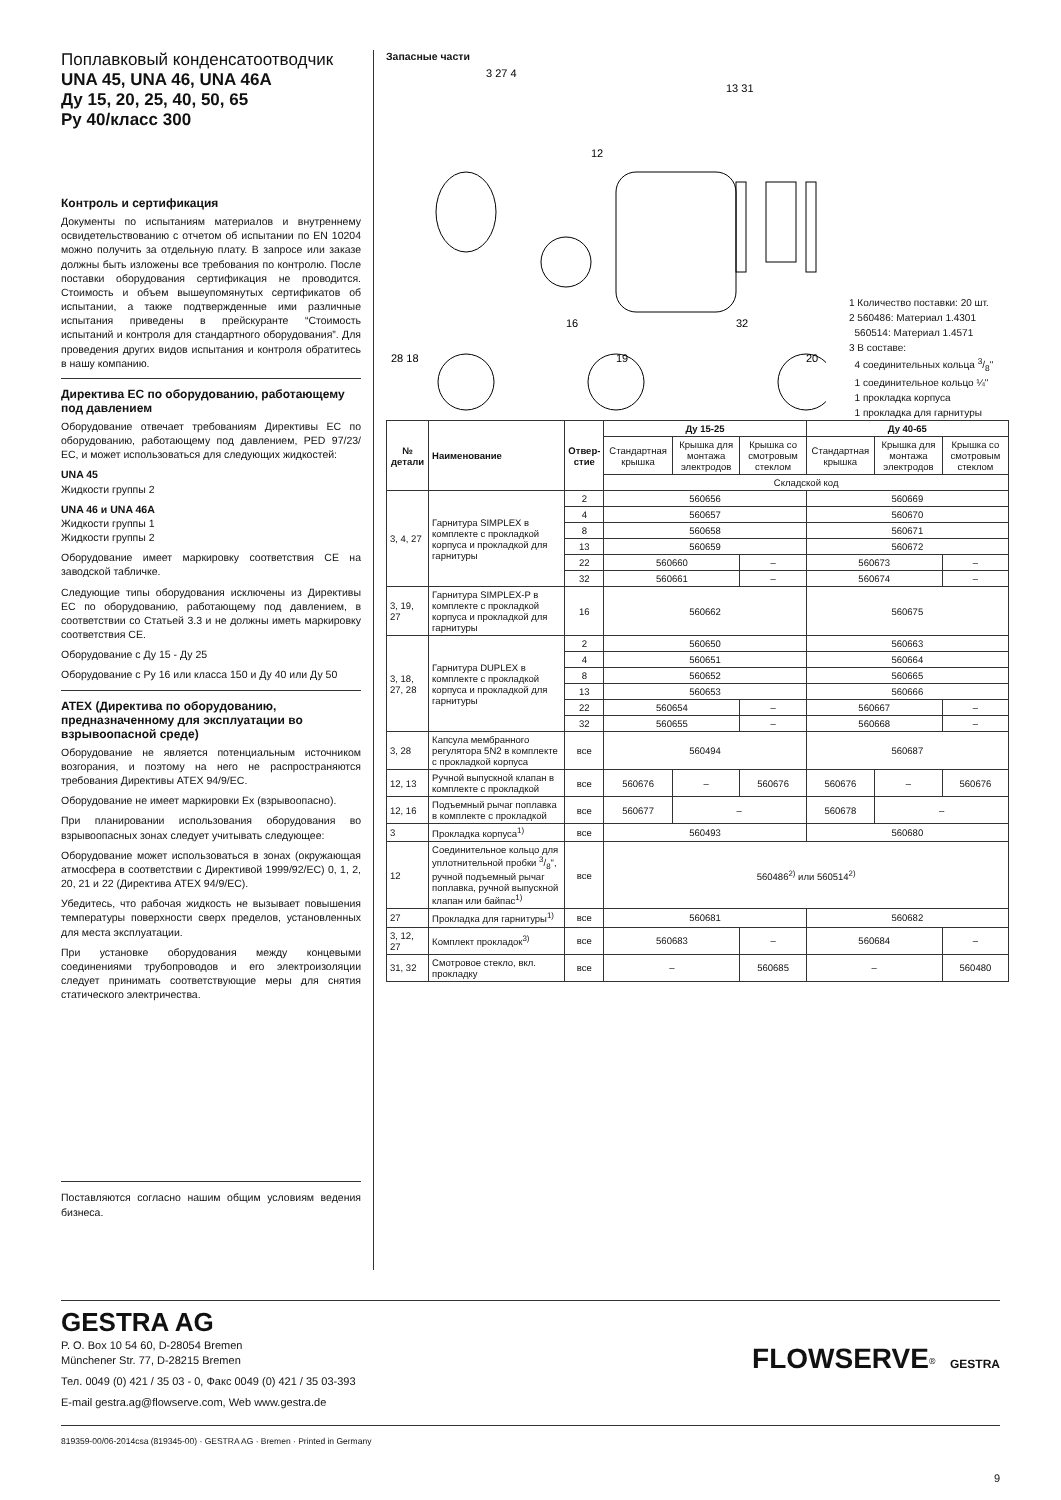Поплавковый конденсатоотводчик
UNA 45, UNA 46, UNA 46A
Ду 15, 20, 25, 40, 50, 65
Ру 40/класс 300
Контроль и сертификация
Документы по испытаниям материалов и внутреннему освидетельствованию с отчетом об испытании по EN 10204 можно получить за отдельную плату. В запросе или заказе должны быть изложены все требования по контролю. После поставки оборудования сертификация не проводится. Стоимость и объем вышеупомянутых сертификатов об испытании, а также подтвержденные ими различные испытания приведены в прейскуранте “Стоимость испытаний и контроля для стандартного оборудования”. Для проведения других видов испытания и контроля обратитесь в нашу компанию.
Директива ЕС по оборудованию, работающему под давлением
Оборудование отвечает требованиям Директивы ЕС по оборудованию, работающему под давлением, PED 97/23/ ЕС, и может использоваться для следующих жидкостей:
UNA 45
Жидкости группы 2
UNA 46 и UNA 46A
Жидкости группы 1
Жидкости группы 2
Оборудование имеет маркировку соответствия CE на заводской табличке.
Следующие типы оборудования исключены из Директивы ЕС по оборудованию, работающему под давлением, в соответствии со Статьей 3.3 и не должны иметь маркировку соответствия CE.
Оборудование с Ду 15 - Ду 25
Оборудование с Ру 16 или класса 150 и Ду 40 или Ду 50
ATEX (Директива по оборудованию, предназначенному для эксплуатации во взрывоопасной среде)
Оборудование не является потенциальным источником возгорания, и поэтому на него не распространяются требования Директивы ATEX 94/9/ЕС.
Оборудование не имеет маркировки Ex (взрывоопасно).
При планировании использования оборудования во взрывоопасных зонах следует учитывать следующее:
Оборудование может использоваться в зонах (окружающая атмосфера в соответствии с Директивой 1999/92/ЕС) 0, 1, 2, 20, 21 и 22 (Директива ATEX 94/9/ЕС).
Убедитесь, что рабочая жидкость не вызывает повышения температуры поверхности сверх пределов, установленных для места эксплуатации.
При установке оборудования между концевыми соединениями трубопроводов и его электроизоляции следует принимать соответствующие меры для снятия статического электричества.
Поставляются согласно нашим общим условиям ведения бизнеса.
Запасные части
3 27 4
13 31
12
16
32
28 18
19
20
1 Количество поставки: 20 шт.
2 560486: Материал 1.4301
560514: Материал 1.4571
3 В составе:
4 соединительных кольца 3/8"
1 соединительное кольцо ¼"
1 прокладка корпуса
1 прокладка для гарнитуры
| № детали | Наименование | Отвер- стие | Ду 15-25 | | | Ду 40-65 | | |
| --- | --- | --- | --- | --- | --- | --- | --- | --- |
| | | | Стандартная крышка | Крышка для монтажа электродов | Крышка со смотровым стеклом | Стандартная крышка | Крышка для монтажа электродов | Крышка со смотровым стеклом |
| | | | Складской код | | | | | |
| 3, 4, 27 | Гарнитура SIMPLEX в комплекте с прокладкой корпуса и прокладкой для гарнитуры | 2 | 560656 | | | 560669 | | |
| | | 4 | 560657 | | | 560670 | | |
| | | 8 | 560658 | | | 560671 | | |
| | | 13 | 560659 | | | 560672 | | |
| | | 22 | 560660 | | – | 560673 | | – |
| | | 32 | 560661 | | – | 560674 | | – |
| 3, 19, 27 | Гарнитура SIMPLEX-P в комплекте с прокладкой корпуса и прокладкой для гарнитуры | 16 | 560662 | | | 560675 | | |
| 3, 18, 27, 28 | Гарнитура DUPLEX в комплекте с прокладкой корпуса и прокладкой для гарнитуры | 2 | 560650 | | | 560663 | | |
| | | 4 | 560651 | | | 560664 | | |
| | | 8 | 560652 | | | 560665 | | |
| | | 13 | 560653 | | | 560666 | | |
| | | 22 | 560654 | | – | 560667 | | – |
| | | 32 | 560655 | | – | 560668 | | – |
| 3, 28 | Капсула мембранного регулятора 5N2 в комплекте с прокладкой корпуса | все | 560494 | | | 560687 | | |
| 12, 13 | Ручной выпускной клапан в комплекте с прокладкой | все | 560676 | – | 560676 | 560676 | – | 560676 |
| 12, 16 | Подъемный рычаг поплавка в комплекте с прокладкой | все | 560677 | – | | 560678 | – | |
| 3 | Прокладка корпуса<sup>1)</sup> | все | 560493 | | | 560680 | | |
| 12 | Соединительное кольцо для уплотнительной пробки 3/8", ручной подъемный рычаг поплавка, ручной выпускной клапан или байпас<sup>1)</sup> | все | 560486<sup>2)</sup> или 560514<sup>2)</sup> | | | | | |
| 27 | Прокладка для гарнитуры<sup>1)</sup> | все | 560681 | | | 560682 | | |
| 3, 12, 27 | Комплект прокладок<sup>3)</sup> | все | 560683 | | – | 560684 | | – |
| 31, 32 | Смотровое стекло, вкл. прокладку | все | – | | 560685 | – | | 560480 |
GESTRA AG
P. O. Box 10 54 60, D-28054 Bremen
Münchener Str. 77, D-28215 Bremen
Тел. 0049 (0) 421 / 35 03 - 0, Факс 0049 (0) 421 / 35 03-393
E-mail gestra.ag@flowserve.com, Web www.gestra.de
FLOWSERVE<sup>®</sup> GESTRA
819359-00/06-2014csa (819345-00) · GESTRA AG · Bremen · Printed in Germany
9